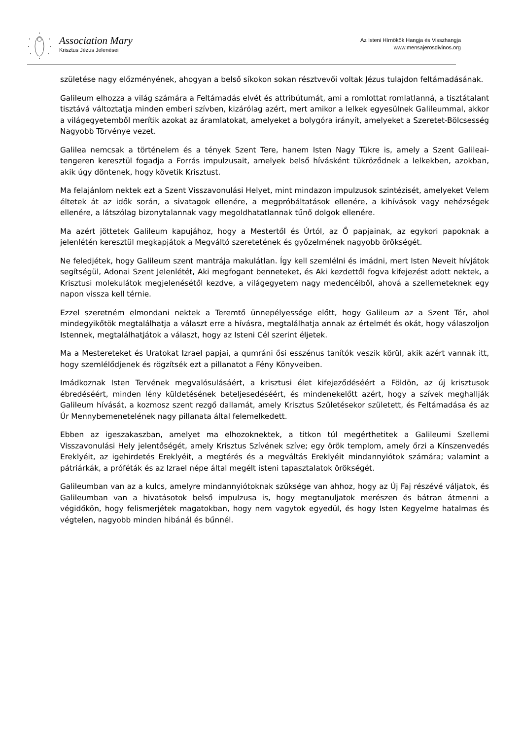Association Mary
Krisztus Jézus Jelenései
Az Isteni Hírnökök Hangja és Visszhangja
www.mensajerosdivinos.org
születése nagy előzményének, ahogyan a belső síkokon sokan résztvevői voltak Jézus tulajdon feltámadásának.
Galileum elhozza a világ számára a Feltámadás elvét és attribútumát, ami a romlottat romlatlanná, a tisztátalant tisztává változtatja minden emberi szívben, kizárólag azért, mert amikor a lelkek egyesülnek Galileummal, akkor a világegyetemből merítik azokat az áramlatokat, amelyeket a bolygóra irányít, amelyeket a Szeretet-Bölcsesség Nagyobb Törvénye vezet.
Galilea nemcsak a történelem és a tények Szent Tere, hanem Isten Nagy Tükre is, amely a Szent Galileai-tengeren keresztül fogadja a Forrás impulzusait, amelyek belső hívásként tükröződnek a lelkekben, azokban, akik úgy döntenek, hogy követik Krisztust.
Ma felajánlom nektek ezt a Szent Visszavonulási Helyet, mint mindazon impulzusok szintézisét, amelyeket Velem éltetek át az idők során, a sivatagok ellenére, a megpróbáltatások ellenére, a kihívások vagy nehézségek ellenére, a látszólag bizonytalannak vagy megoldhatatlannak tűnő dolgok ellenére.
Ma azért jöttetek Galileum kapujához, hogy a Mestertől és Úrtól, az Ő papjainak, az egykori papoknak a jelenlétén keresztül megkapjátok a Megváltó szeretetének és győzelmének nagyobb örökségét.
Ne feledjétek, hogy Galileum szent mantrája makulátlan. Így kell szemlélni és imádni, mert Isten Neveit hívjátok segítségül, Adonai Szent Jelenlétét, Aki megfogant benneteket, és Aki kezdettől fogva kifejezést adott nektek, a Krisztusi molekulátok megjelenésétől kezdve, a világegyetem nagy medencéiből, ahová a szellemeteknek egy napon vissza kell térnie.
Ezzel szeretném elmondani nektek a Teremtő ünnepélyessége előtt, hogy Galileum az a Szent Tér, ahol mindegyikőtök megtalálhatja a választ erre a hívásra, megtalálhatja annak az értelmét és okát, hogy válaszoljon Istennek, megtalálhatjátok a választ, hogy az Isteni Cél szerint éljetek.
Ma a Mestereteket és Uratokat Izrael papjai, a qumráni ősi esszénus tanítók veszik körül, akik azért vannak itt, hogy szemlélődjenek és rögzítsék ezt a pillanatot a Fény Könyveiben.
Imádkoznak Isten Tervének megvalósulásáért, a krisztusi élet kifejeződéséért a Földön, az új krisztusok ébredéséért, minden lény küldetésének beteljesedéséért, és mindenekelőtt azért, hogy a szívek meghallják Galileum hívását, a kozmosz szent rezgő dallamát, amely Krisztus Születésekor született, és Feltámadása és az Úr Mennybemenetelének nagy pillanata által felemelkedett.
Ebben az igeszakaszban, amelyet ma elhozoknektek, a titkon túl megérthetitek a Galileumi Szellemi Visszavonulási Hely jelentőségét, amely Krisztus Szívének szíve; egy örök templom, amely őrzi a Kínszenvedés Ereklyéit, az igehirdetés Ereklyéit, a megtérés és a megváltás Ereklyéit mindannyiótok számára; valamint a pátriárkák, a próféták és az Izrael népe által megélt isteni tapasztalatok örökségét.
Galileumban van az a kulcs, amelyre mindannyiótoknak szüksége van ahhoz, hogy az Új Faj részévé váljatok, és Galileumban van a hivatásotok belső impulzusa is, hogy megtanuljatok merészen és bátran átmenni a végidőkön, hogy felismerjétek magatokban, hogy nem vagytok egyedül, és hogy Isten Kegyelme hatalmas és végtelen, nagyobb minden hibánál és bűnnél.